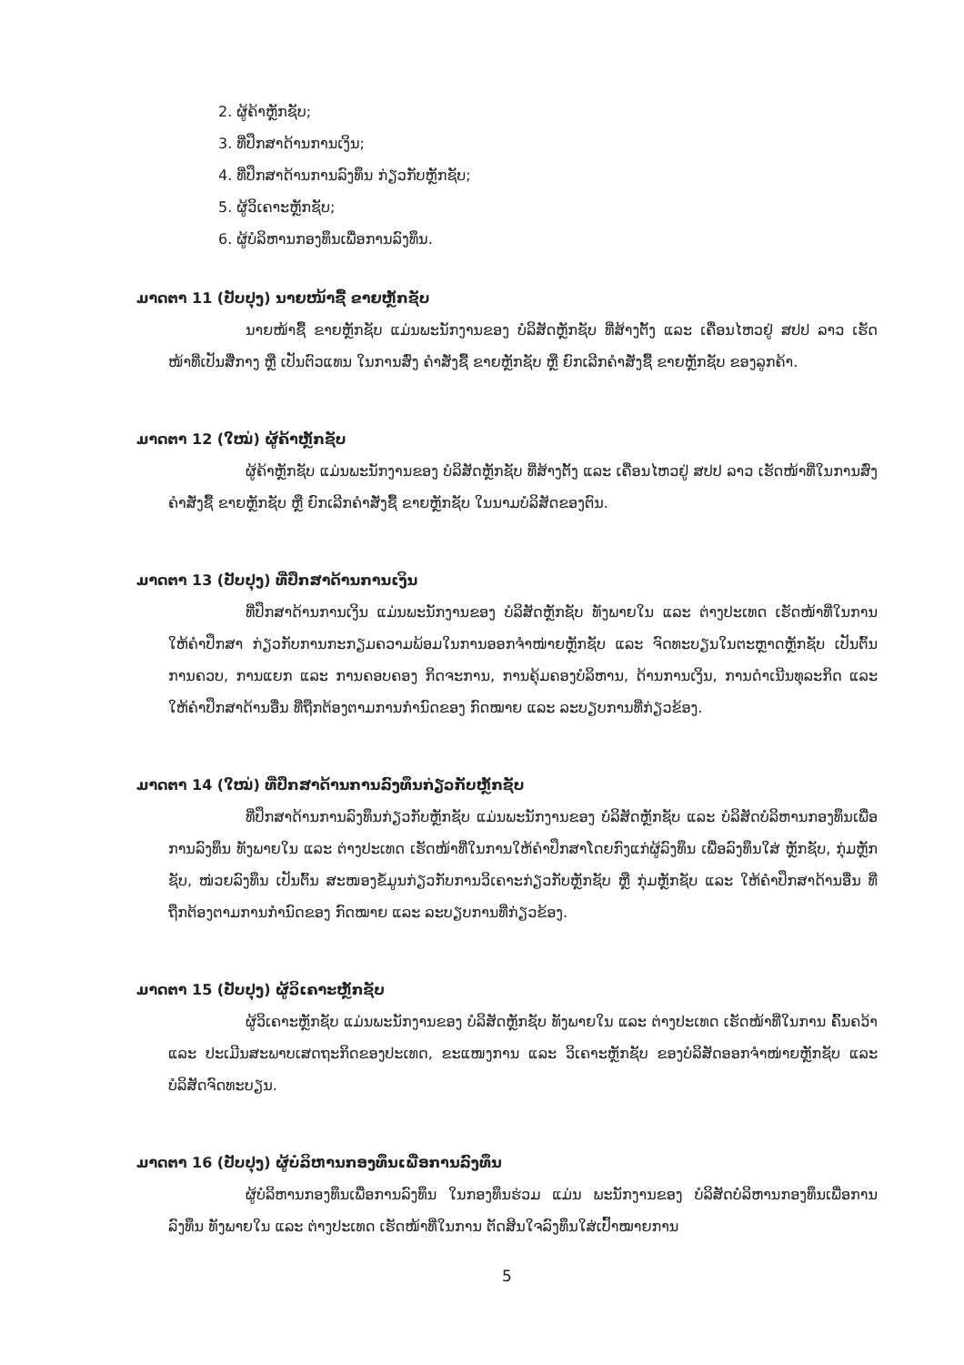2. ຜູ້ຄ້າຫຼັກຊັບ;
3. ທີ່ປຶກສາດ້ານການເງິນ;
4. ທີ່ປຶກສາດ້ານການລົງທຶນ ກ່ຽວກັບຫຼັກຊັບ;
5. ຜູ້ວິເຄາະຫຼັກຊັບ;
6. ຜູ້ບໍລິຫານກອງທຶນເພື່ອການລົງທຶນ.
ມາດຕາ 11 (ປັບປຸງ) ນາຍໜ້າຊື້ ຂາຍຫຼັກຊັບ
ນາຍໜ້າຊື້ ຂາຍຫຼັກຊັບ ແມ່ນພະນັກງານຂອງ ບໍລິສັດຫຼັກຊັບ ທີ່ສ້າງຕັ້ງ ແລະ ເຄື່ອນໄຫວຢູ່ ສປປ ລາວ ເຮັດໜ້າທີ່ເປັນສື່ກາງ ຫຼື ເປັນຕົວແທນ ໃນການສົ່ງ ຄໍາສັ່ງຊື້ ຂາຍຫຼັກຊັບ ຫຼື ຍົກເລີກຄໍາສັ່ງຊື້ ຂາຍຫຼັກຊັບ ຂອງລູກຄ້າ.
ມາດຕາ 12 (ໃໝ່) ຜູ້ຄ້າຫຼັກຊັບ
ຜູ້ຄ້າຫຼັກຊັບ ແມ່ນພະນັກງານຂອງ ບໍລິສັດຫຼັກຊັບ ທີ່ສ້າງຕັ້ງ ແລະ ເຄື່ອນໄຫວຢູ່ ສປປ ລາວ ເຮັດໜ້າທີ່ໃນການສົ່ງຄໍາສັ່ງຊື້ ຂາຍຫຼັກຊັບ ຫຼື ຍົກເລີກຄໍາສັ່ງຊື້ ຂາຍຫຼັກຊັບ ໃນນາມບໍລິສັດຂອງຕົນ.
ມາດຕາ 13 (ປັບປຸງ) ທີ່ປຶກສາດ້ານການເງິນ
ທີ່ປຶກສາດ້ານການເງິນ ແມ່ນພະນັກງານຂອງ ບໍລິສັດຫຼັກຊັບ ທັງພາຍໃນ ແລະ ຕ່າງປະເທດ ເຮັດໜ້າທີ່ໃນການ ໃຫ້ຄໍາປຶກສາ ກ່ຽວກັບການກະກຽມຄວາມພ້ອມໃນການອອກຈໍາໜ່າຍຫຼັກຊັບ ແລະ ຈົດທະບຽນໃນຕະຫຼາດຫຼັກຊັບ ເປັນຕົ້ນ ການຄວບ, ການແຍກ ແລະ ການຄອບຄອງ ກິດຈະການ, ການຄຸ້ມຄອງບໍລິຫານ, ດ້ານການເງິນ, ການດໍາເນີນທຸລະກິດ ແລະ ໃຫ້ຄໍາປຶກສາດ້ານອື່ນ ທີ່ຖືກຕ້ອງຕາມການກໍານົດຂອງ ກົດໝາຍ ແລະ ລະບຽບການທີ່ກ່ຽວຂ້ອງ.
ມາດຕາ 14 (ໃໝ່) ທີ່ປຶກສາດ້ານການລົງທຶນກ່ຽວກັບຫຼັກຊັບ
ທີ່ປຶກສາດ້ານການລົງທຶນກ່ຽວກັບຫຼັກຊັບ ແມ່ນພະນັກງານຂອງ ບໍລິສັດຫຼັກຊັບ ແລະ ບໍລິສັດບໍລິຫານກອງທຶນເພື່ອການລົງທຶນ ທັງພາຍໃນ ແລະ ຕ່າງປະເທດ ເຮັດໜ້າທີ່ໃນການໃຫ້ຄໍາປຶກສາໂດຍກົງແກ່ຜູ້ລົງທຶນ ເພື່ອລົງທຶນໃສ່ ຫຼັກຊັບ, ກຸ່ມຫຼັກຊັບ, ໜ່ວຍລົງທຶນ ເປັນຕົ້ນ ສະໜອງຂໍ້ມູນກ່ຽວກັບການວິເຄາະກ່ຽວກັບຫຼັກຊັບ ຫຼື ກຸ່ມຫຼັກຊັບ ແລະ ໃຫ້ຄໍາປຶກສາດ້ານອື່ນ ທີ່ຖືກຕ້ອງຕາມການກໍານົດຂອງ ກົດໝາຍ ແລະ ລະບຽບການທີ່ກ່ຽວຂ້ອງ.
ມາດຕາ 15 (ປັບປຸງ) ຜູ້ວິເຄາະຫຼັກຊັບ
ຜູ້ວິເຄາະຫຼັກຊັບ ແມ່ນພະນັກງານຂອງ ບໍລິສັດຫຼັກຊັບ ທັງພາຍໃນ ແລະ ຕ່າງປະເທດ ເຮັດໜ້າທີ່ໃນການ ຄົ້ນຄວ້າ ແລະ ປະເມີນສະພາບເສດຖະກິດຂອງປະເທດ, ຂະແໜງການ ແລະ ວິເຄາະຫຼັກຊັບ ຂອງບໍລິສັດອອກຈໍາໜ່າຍຫຼັກຊັບ ແລະ ບໍລິສັດຈົດທະບຽນ.
ມາດຕາ 16 (ປັບປຸງ) ຜູ້ບໍລິຫານກອງທຶນເພື່ອການລົງທຶນ
ຜູ້ບໍລິຫານກອງທຶນເພື່ອການລົງທຶນ ໃນກອງທຶນຮ່ວມ ແມ່ນ ພະນັກງານຂອງ ບໍລິສັດບໍລິຫານກອງທຶນເພື່ອການລົງທຶນ ທັງພາຍໃນ ແລະ ຕ່າງປະເທດ ເຮັດໜ້າທີ່ໃນການ ຕັດສິນໃຈລົງທຶນໃສ່ເປົ້າໝາຍການ
5